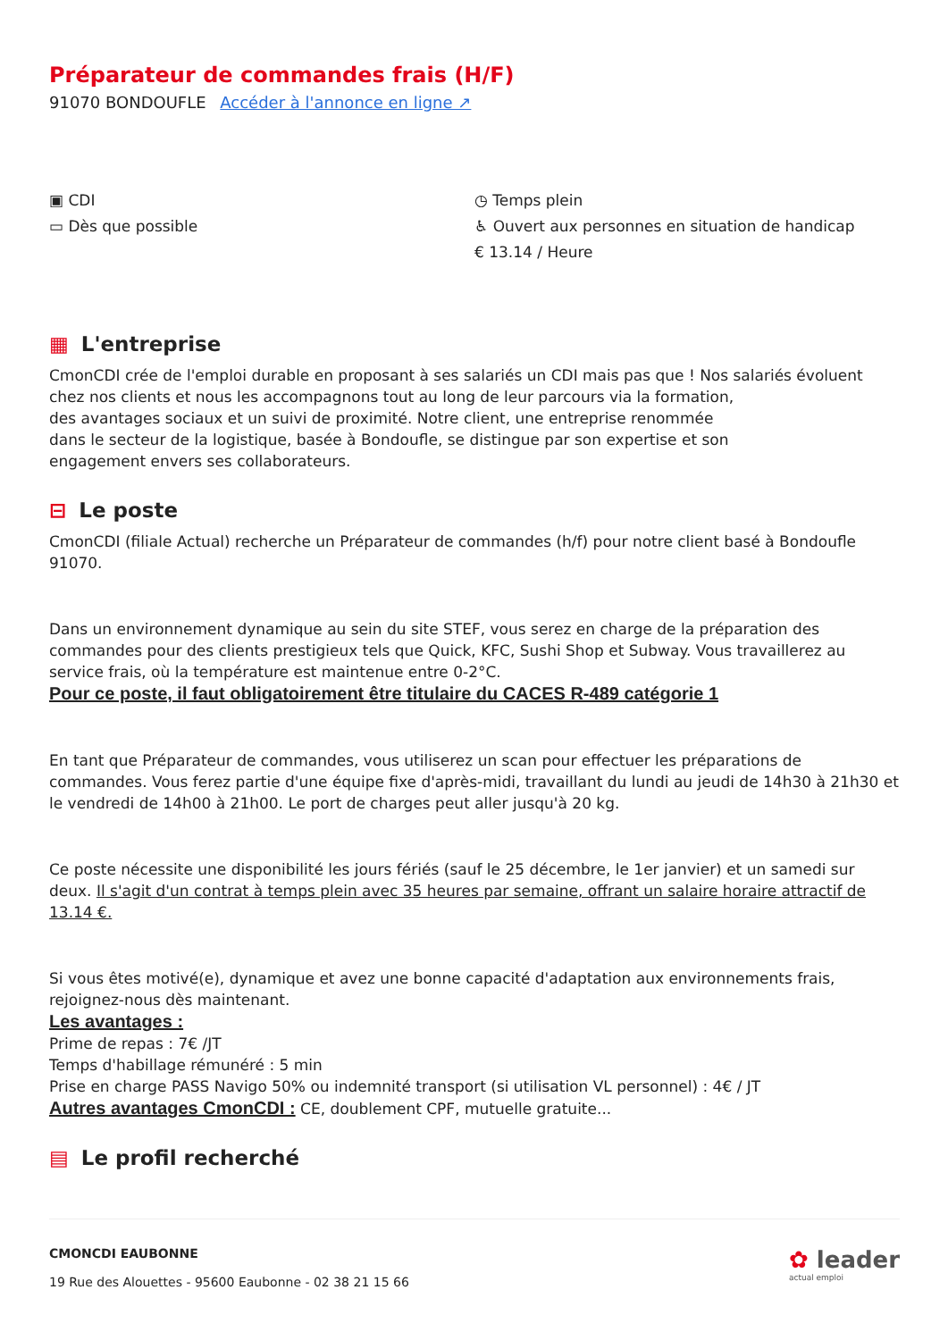Préparateur de commandes frais (H/F)
91070 BONDOUFLE Accéder à l'annonce en ligne ↗
▣ CDI
▭ Dès que possible
◷ Temps plein
♿ Ouvert aux personnes en situation de handicap
€ 13.14 / Heure
▦ L'entreprise
CmonCDI crée de l'emploi durable en proposant à ses salariés un CDI mais pas que ! Nos salariés évoluent chez nos clients et nous les accompagnons tout au long de leur parcours via la formation,
des avantages sociaux et un suivi de proximité. Notre client, une entreprise renommée
dans le secteur de la logistique, basée à Bondoufle, se distingue par son expertise et son
engagement envers ses collaborateurs.
⊟ Le poste
CmonCDI (filiale Actual) recherche un Préparateur de commandes (h/f) pour notre client basé à Bondoufle 91070.
Dans un environnement dynamique au sein du site STEF, vous serez en charge de la préparation des commandes pour des clients prestigieux tels que Quick, KFC, Sushi Shop et Subway. Vous travaillerez au service frais, où la température est maintenue entre 0-2°C.
Pour ce poste, il faut obligatoirement être titulaire du CACES R-489 catégorie 1
En tant que Préparateur de commandes, vous utiliserez un scan pour effectuer les préparations de commandes. Vous ferez partie d'une équipe fixe d'après-midi, travaillant du lundi au jeudi de 14h30 à 21h30 et le vendredi de 14h00 à 21h00. Le port de charges peut aller jusqu'à 20 kg.
Ce poste nécessite une disponibilité les jours fériés (sauf le 25 décembre, le 1er janvier) et un samedi sur deux. Il s'agit d'un contrat à temps plein avec 35 heures par semaine, offrant un salaire horaire attractif de 13.14 €.
Si vous êtes motivé(e), dynamique et avez une bonne capacité d'adaptation aux environnements frais, rejoignez-nous dès maintenant.
Les avantages :
Prime de repas : 7€ /JT
Temps d'habillage rémunéré : 5 min
Prise en charge PASS Navigo 50% ou indemnité transport (si utilisation VL personnel) : 4€ / JT
Autres avantages CmonCDI : CE, doublement CPF, mutuelle gratuite...
▤ Le profil recherché
CMONCDI EAUBONNE
19 Rue des Alouettes - 95600 Eaubonne - 02 38 21 15 66
✿ leader
actual emploi